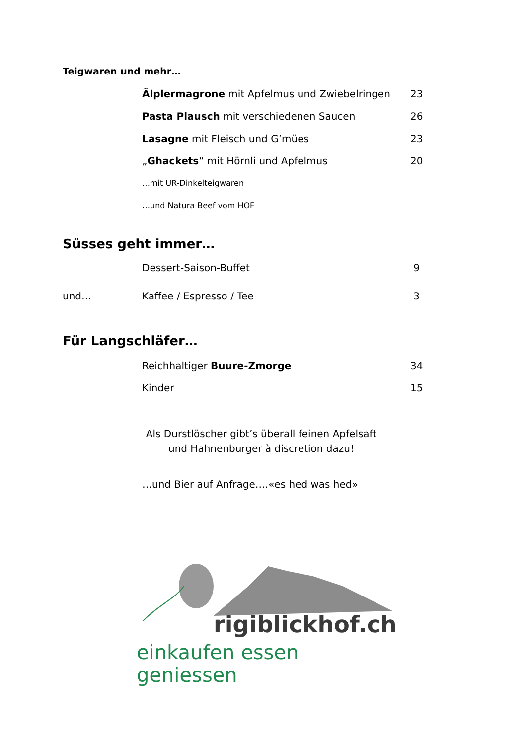Teigwaren und mehr…
| | Älplermagrone mit Apfelmus und Zwiebelringen | 23 |
| | Pasta Plausch mit verschiedenen Saucen | 26 |
| | Lasagne mit Fleisch und G’mües | 23 |
| | „ Ghackets “ mit Hörnli und Apfelmus | 20 |
| | …mit UR-Dinkelteigwaren | |
| | …und Natura Beef vom HOF | |
Süsses geht immer…
| | Dessert-Saison-Buffet | 9 |
| und… | Kaffee / Espresso / Tee | 3 |
Für Langschläfer…
| | Reichhaltiger Buure-Zmorge | 34 |
| | Kinder | 15 |
Als Durstlöscher gibt’s überall feinen Apfelsaft
und Hahnenburger à discretion dazu!
…und Bier auf Anfrage….«es hed was hed»
rigiblickhof.ch
einkaufen essen geniessen